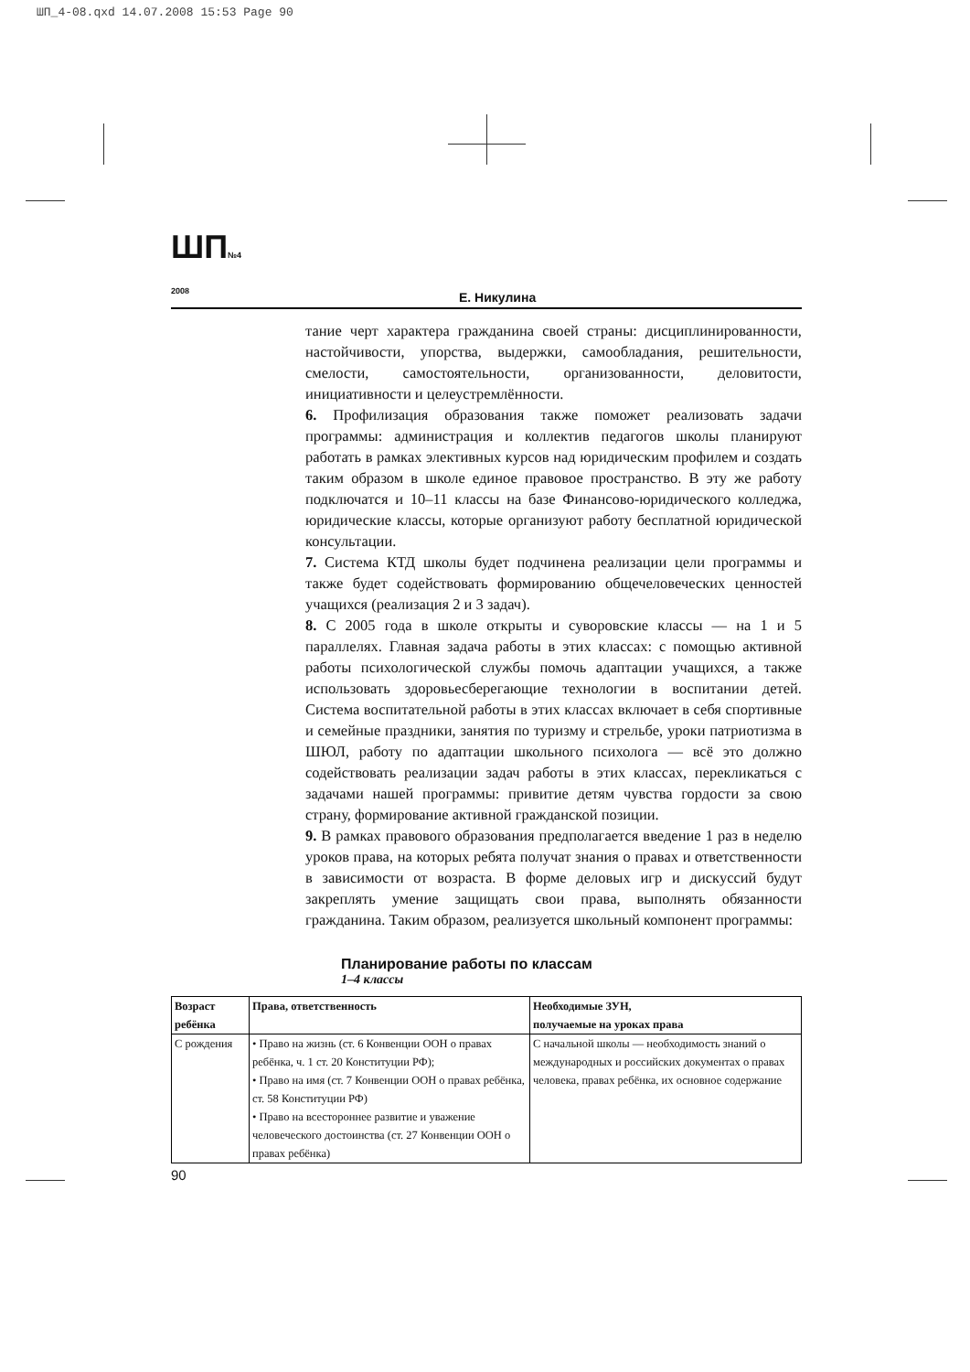ШП_4-08.qxd 14.07.2008 15:53 Page 90
ШП№4 2008
Е. Никулина
тание черт характера гражданина своей страны: дисциплинированности, настойчивости, упорства, выдержки, самообладания, решительности, смелости, самостоятельности, организованности, деловитости, инициативности и целеустремлённости.
6. Профилизация образования также поможет реализовать задачи программы: администрация и коллектив педагогов школы планируют работать в рамках элективных курсов над юридическим профилем и создать таким образом в школе единое правовое пространство. В эту же работу подключатся и 10–11 классы на базе Финансово-юридического колледжа, юридические классы, которые организуют работу бесплатной юридической консультации.
7. Система КТД школы будет подчинена реализации цели программы и также будет содействовать формированию общечеловеческих ценностей учащихся (реализация 2 и 3 задач).
8. С 2005 года в школе открыты и суворовские классы — на 1 и 5 параллелях. Главная задача работы в этих классах: с помощью активной работы психологической службы помочь адаптации учащихся, а также использовать здоровьесберегающие технологии в воспитании детей. Система воспитательной работы в этих классах включает в себя спортивные и семейные праздники, занятия по туризму и стрельбе, уроки патриотизма в ШЮЛ, работу по адаптации школьного психолога — всё это должно содействовать реализации задач работы в этих классах, перекликаться с задачами нашей программы: привитие детям чувства гордости за свою страну, формирование активной гражданской позиции.
9. В рамках правового образования предполагается введение 1 раз в неделю уроков права, на которых ребята получат знания о правах и ответственности в зависимости от возраста. В форме деловых игр и дискуссий будут закреплять умение защищать свои права, выполнять обязанности гражданина. Таким образом, реализуется школьный компонент программы:
Планирование работы по классам
1–4 классы
| Возраст ребёнка | Права, ответственность | Необходимые ЗУН, получаемые на уроках права |
| --- | --- | --- |
| С рождения | • Право на жизнь (ст. 6 Конвенции ООН о правах ребёнка, ч. 1 ст. 20 Конституции РФ); • Право на имя (ст. 7 Конвенции ООН о правах ребёнка, ст. 58 Конституции РФ) • Право на всестороннее развитие и уважение человеческого достоинства (ст. 27 Конвенции ООН о правах ребёнка) | С начальной школы — необходимость знаний о международных и российских документах о правах человека, правах ребёнка, их основное содержание |
90